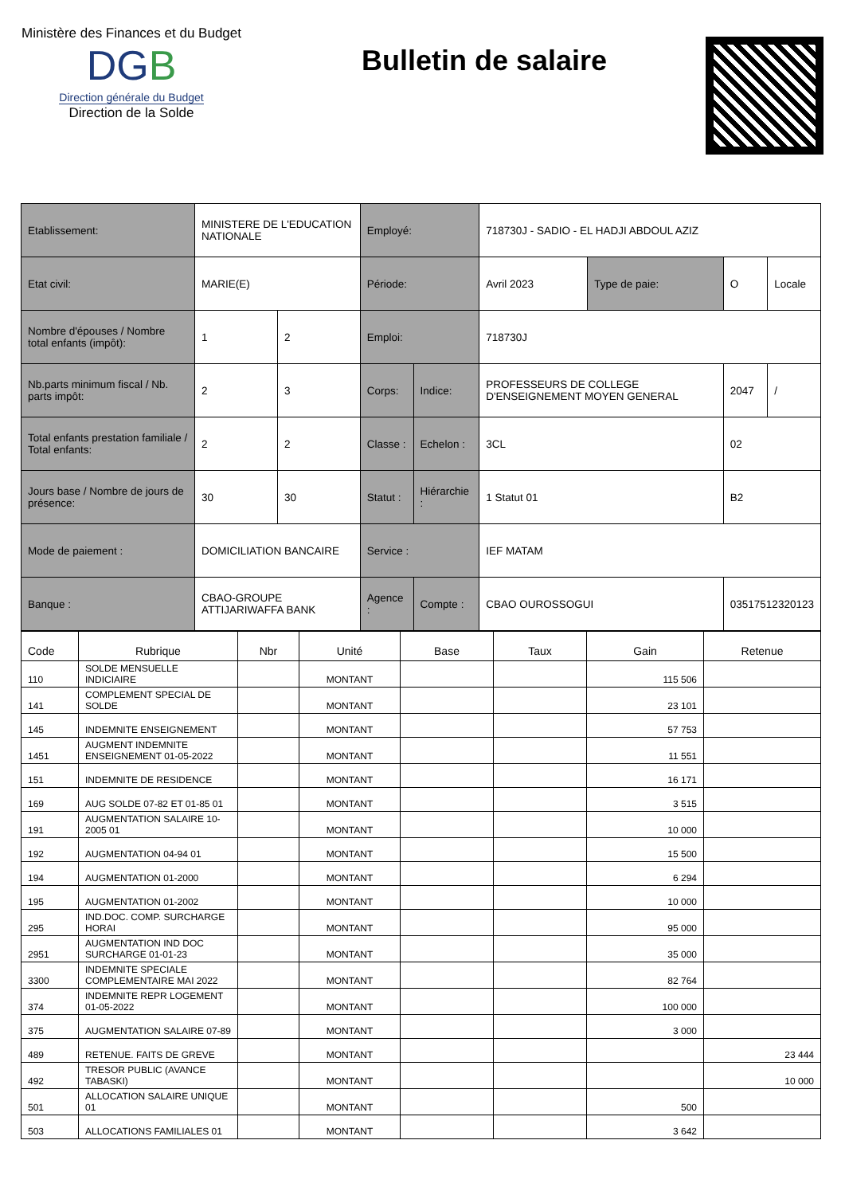Ministère des Finances et du Budget
DGB
Direction générale du Budget
Direction de la Solde
Bulletin de salaire
| Etablissement: | MINISTERE DE L'EDUCATION NATIONALE | | Employé: | | 718730J - SADIO - EL HADJI ABDOUL AZIZ | | | |
| Etat civil: | MARIE(E) | | Période: | | Avril 2023 | Type de paie: | O | Locale |
| Nombre d'épouses / Nombre total enfants (impôt): | 1 | 2 | Emploi: | | 718730J | | | |
| Nb.parts minimum fiscal / Nb. parts impôt: | 2 | 3 | Corps: | Indice: | PROFESSEURS DE COLLEGE D'ENSEIGNEMENT MOYEN GENERAL | | 2047 | / |
| Total enfants prestation familiale / Total enfants: | 2 | 2 | Classe : | Echelon : | 3CL | | 02 | |
| Jours base / Nombre de jours de présence: | 30 | 30 | Statut : | Hiérarchie : | 1 Statut 01 | | B2 | |
| Mode de paiement : | DOMICILIATION BANCAIRE | | Service : | | IEF MATAM | | | |
| Banque : | CBAO-GROUPE ATTIJARIWAFFA BANK | | Agence : | Compte : | CBAO OUROSSOGUI | | 03517512320123 | |
| Code | Rubrique | Nbr | Unité | Base | Taux | Gain | Retenue |
| --- | --- | --- | --- | --- | --- | --- | --- |
| 110 | SOLDE MENSUELLE INDICIAIRE | | MONTANT | | | 115 506 | |
| 141 | COMPLEMENT SPECIAL DE SOLDE | | MONTANT | | | 23 101 | |
| 145 | INDEMNITE ENSEIGNEMENT | | MONTANT | | | 57 753 | |
| 1451 | AUGMENT INDEMNITE ENSEIGNEMENT 01-05-2022 | | MONTANT | | | 11 551 | |
| 151 | INDEMNITE DE RESIDENCE | | MONTANT | | | 16 171 | |
| 169 | AUG SOLDE 07-82 ET 01-85 01 | | MONTANT | | | 3 515 | |
| 191 | AUGMENTATION SALAIRE 10-2005 01 | | MONTANT | | | 10 000 | |
| 192 | AUGMENTATION 04-94 01 | | MONTANT | | | 15 500 | |
| 194 | AUGMENTATION 01-2000 | | MONTANT | | | 6 294 | |
| 195 | AUGMENTATION 01-2002 | | MONTANT | | | 10 000 | |
| 295 | IND.DOC. COMP. SURCHARGE HORAI | | MONTANT | | | 95 000 | |
| 2951 | AUGMENTATION IND DOC SURCHARGE 01-01-23 | | MONTANT | | | 35 000 | |
| 3300 | INDEMNITE SPECIALE COMPLEMENTAIRE MAI 2022 | | MONTANT | | | 82 764 | |
| 374 | INDEMNITE REPR LOGEMENT 01-05-2022 | | MONTANT | | | 100 000 | |
| 375 | AUGMENTATION SALAIRE 07-89 | | MONTANT | | | 3 000 | |
| 489 | RETENUE. FAITS DE GREVE | | MONTANT | | | | 23 444 |
| 492 | TRESOR PUBLIC (AVANCE TABASKI) | | MONTANT | | | | 10 000 |
| 501 | ALLOCATION SALAIRE UNIQUE 01 | | MONTANT | | | 500 | |
| 503 | ALLOCATIONS FAMILIALES 01 | | MONTANT | | | 3 642 | |